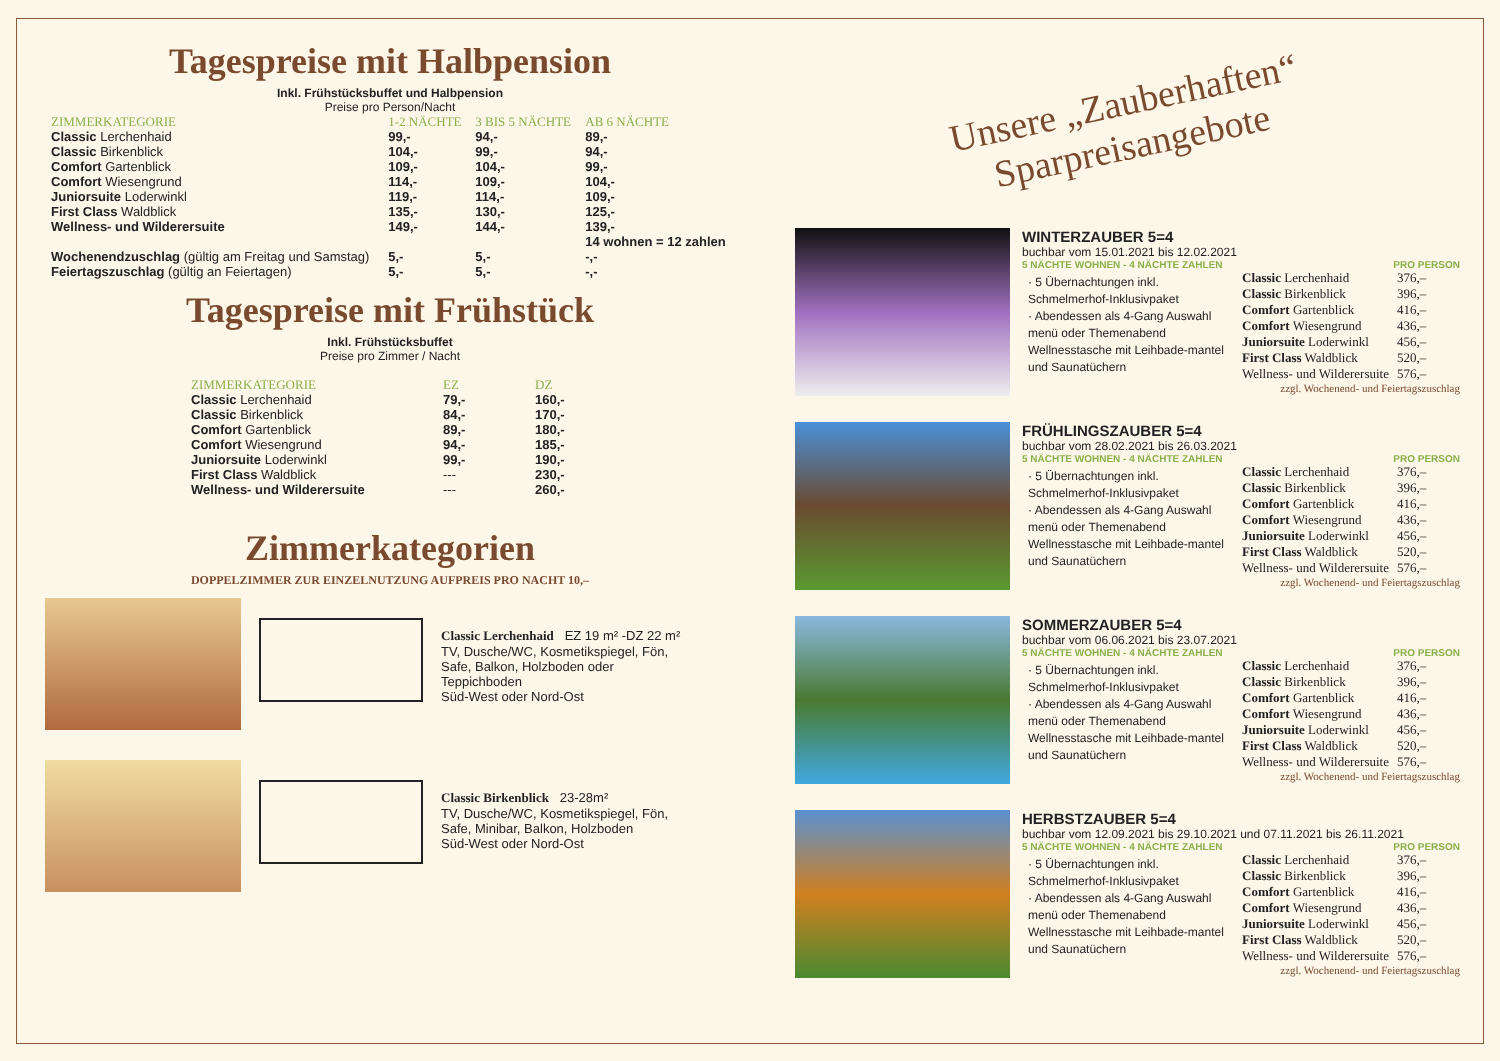Tagespreise mit Halbpension
Inkl. Frühstücksbuffet und Halbpension
Preise pro Person/Nacht
| ZIMMERKATEGORIE | 1-2 NÄCHTE | 3 BIS 5 NÄCHTE | AB 6 NÄCHTE |
| --- | --- | --- | --- |
| Classic Lerchenhaid | 99,- | 94,- | 89,- |
| Classic Birkenblick | 104,- | 99,- | 94,- |
| Comfort Gartenblick | 109,- | 104,- | 99,- |
| Comfort Wiesengrund | 114,- | 109,- | 104,- |
| Juniorsuite Loderwinkl | 119,- | 114,- | 109,- |
| First Class Waldblick | 135,- | 130,- | 125,- |
| Wellness- und Wilderersuite | 149,- | 144,- | 139,- |
| | | | 14 wohnen = 12 zahlen |
| Wochenendzuschlag (gültig am Freitag und Samstag) | 5,- | 5,- | -,- |
| Feiertagszuschlag (gültig an Feiertagen) | 5,- | 5,- | -,- |
Tagespreise mit Frühstück
Inkl. Frühstücksbuffet
Preise pro Zimmer / Nacht
| ZIMMERKATEGORIE | EZ | DZ |
| --- | --- | --- |
| Classic Lerchenhaid | 79,- | 160,- |
| Classic Birkenblick | 84,- | 170,- |
| Comfort Gartenblick | 89,- | 180,- |
| Comfort Wiesengrund | 94,- | 185,- |
| Juniorsuite Loderwinkl | 99,- | 190,- |
| First Class Waldblick | --- | 230,- |
| Wellness- und Wilderersuite | --- | 260,- |
Zimmerkategorien
DOPPELZIMMER ZUR EINZELNUTZUNG AUFPREIS PRO NACHT 10,–
Classic Lerchenhaid EZ 19 m² -DZ 22 m²
TV, Dusche/WC, Kosmetikspiegel, Fön,
Safe, Balkon, Holzboden oder
Teppichboden
Süd-West oder Nord-Ost
Classic Birkenblick 23-28m²
TV, Dusche/WC, Kosmetikspiegel, Fön,
Safe, Minibar, Balkon, Holzboden
Süd-West oder Nord-Ost
Unsere „Zauberhaften“
Sparpreisangebote
WINTERZAUBER 5=4
buchbar vom 15.01.2021 bis 12.02.2021
5 NÄCHTE WOHNEN - 4 NÄCHTE ZAHLEN PRO PERSON
· 5 Übernachtungen inkl. Schmelmerhof-Inklusivpaket
· Abendessen als 4-Gang Auswahl menü oder Themenabend Wellnesstasche mit Leihbade-mantel und Saunatüchern
| Classic Lerchenhaid | 376,– |
| Classic Birkenblick | 396,– |
| Comfort Gartenblick | 416,– |
| Comfort Wiesengrund | 436,– |
| Juniorsuite Loderwinkl | 456,– |
| First Class Waldblick | 520,– |
| Wellness- und Wilderersuite | 576,– |
zzgl. Wochenend- und Feiertagszuschlag
FRÜHLINGSZAUBER 5=4
buchbar vom 28.02.2021 bis 26.03.2021
5 NÄCHTE WOHNEN - 4 NÄCHTE ZAHLEN PRO PERSON
· 5 Übernachtungen inkl. Schmelmerhof-Inklusivpaket
· Abendessen als 4-Gang Auswahl menü oder Themenabend Wellnesstasche mit Leihbade-mantel und Saunatüchern
| Classic Lerchenhaid | 376,– |
| Classic Birkenblick | 396,– |
| Comfort Gartenblick | 416,– |
| Comfort Wiesengrund | 436,– |
| Juniorsuite Loderwinkl | 456,– |
| First Class Waldblick | 520,– |
| Wellness- und Wilderersuite | 576,– |
zzgl. Wochenend- und Feiertagszuschlag
SOMMERZAUBER 5=4
buchbar vom 06.06.2021 bis 23.07.2021
5 NÄCHTE WOHNEN - 4 NÄCHTE ZAHLEN PRO PERSON
· 5 Übernachtungen inkl. Schmelmerhof-Inklusivpaket
· Abendessen als 4-Gang Auswahl menü oder Themenabend Wellnesstasche mit Leihbade-mantel und Saunatüchern
| Classic Lerchenhaid | 376,– |
| Classic Birkenblick | 396,– |
| Comfort Gartenblick | 416,– |
| Comfort Wiesengrund | 436,– |
| Juniorsuite Loderwinkl | 456,– |
| First Class Waldblick | 520,– |
| Wellness- und Wilderersuite | 576,– |
zzgl. Wochenend- und Feiertagszuschlag
HERBSTZAUBER 5=4
buchbar vom 12.09.2021 bis 29.10.2021 und 07.11.2021 bis 26.11.2021
5 NÄCHTE WOHNEN - 4 NÄCHTE ZAHLEN PRO PERSON
· 5 Übernachtungen inkl. Schmelmerhof-Inklusivpaket
· Abendessen als 4-Gang Auswahl menü oder Themenabend Wellnesstasche mit Leihbade-mantel und Saunatüchern
| Classic Lerchenhaid | 376,– |
| Classic Birkenblick | 396,– |
| Comfort Gartenblick | 416,– |
| Comfort Wiesengrund | 436,– |
| Juniorsuite Loderwinkl | 456,– |
| First Class Waldblick | 520,– |
| Wellness- und Wilderersuite | 576,– |
zzgl. Wochenend- und Feiertagszuschlag